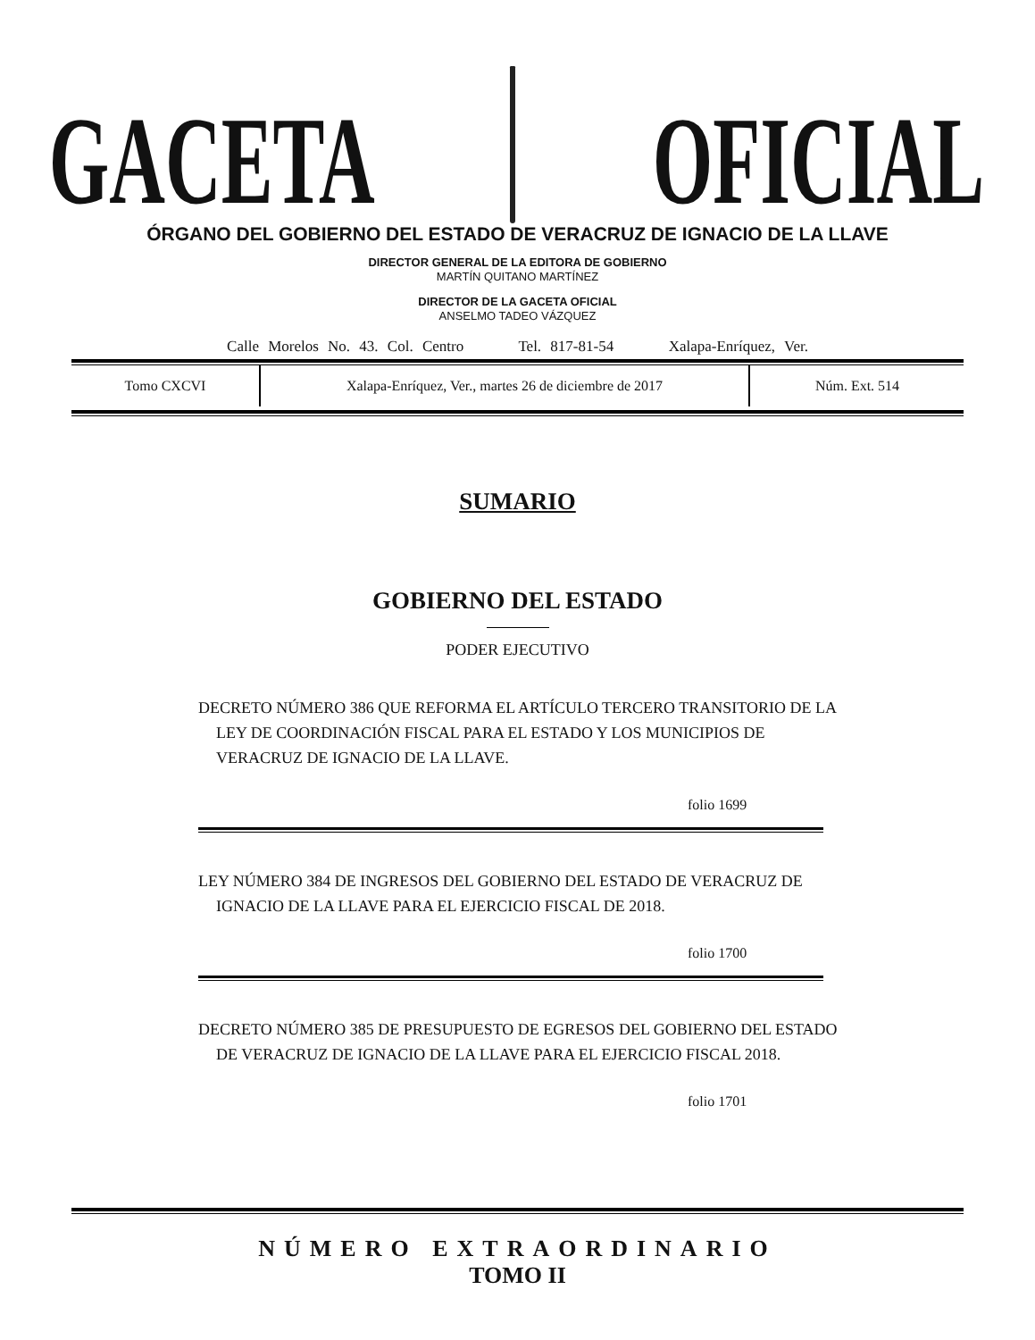GACETA
OFICIAL
ÓRGANO DEL GOBIERNO DEL ESTADO DE VERACRUZ DE IGNACIO DE LA LLAVE
DIRECTOR GENERAL DE LA EDITORA DE GOBIERNO
MARTÍN QUITANO MARTÍNEZ
DIRECTOR DE LA GACETA OFICIAL
ANSELMO TADEO VÁZQUEZ
Calle Morelos No. 43. Col. Centro Tel. 817-81-54 Xalapa-Enríquez, Ver.
| Tomo CXCVI | Xalapa-Enríquez, Ver., martes 26 de diciembre de 2017 | Núm. Ext. 514 |
SUMARIO
GOBIERNO DEL ESTADO
PODER EJECUTIVO
DECRETO NÚMERO 386 QUE REFORMA EL ARTÍCULO TERCERO TRANSITORIO DE LA LEY DE COORDINACIÓN FISCAL PARA EL ESTADO Y LOS MUNICIPIOS DE VERACRUZ DE IGNACIO DE LA LLAVE.
folio 1699
LEY NÚMERO 384 DE INGRESOS DEL GOBIERNO DEL ESTADO DE VERACRUZ DE IGNACIO DE LA LLAVE PARA EL EJERCICIO FISCAL DE 2018.
folio 1700
DECRETO NÚMERO 385 DE PRESUPUESTO DE EGRESOS DEL GOBIERNO DEL ESTADO DE VERACRUZ DE IGNACIO DE LA LLAVE PARA EL EJERCICIO FISCAL 2018.
folio 1701
NÚMERO EXTRAORDINARIO
TOMO II